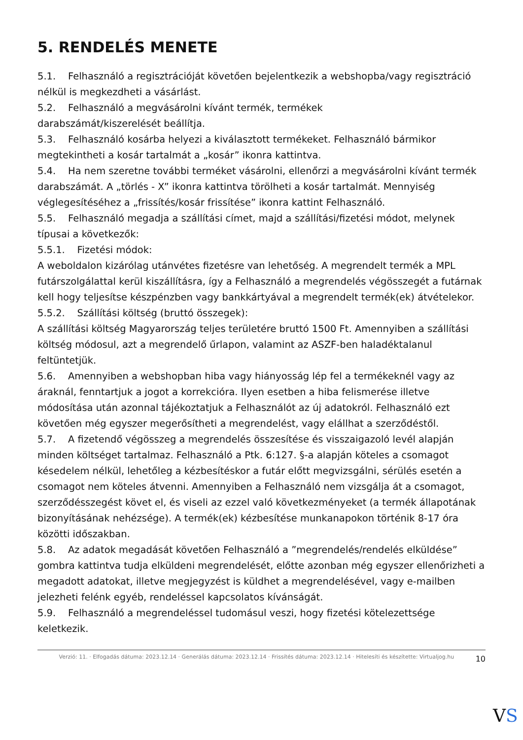5. RENDELÉS MENETE
5.1. Felhasználó a regisztrációját követően bejelentkezik a webshopba/vagy regisztráció nélkül is megkezdheti a vásárlást.
5.2. Felhasználó a megvásárolni kívánt termék, termékek
darabszámát/kiszerelését beállítja.
5.3. Felhasználó kosárba helyezi a kiválasztott termékeket. Felhasználó bármikor megtekintheti a kosár tartalmát a „kosár” ikonra kattintva.
5.4. Ha nem szeretne további terméket vásárolni, ellenőrzi a megvásárolni kívánt termék darabszámát. A „törlés - X” ikonra kattintva törölheti a kosár tartalmát. Mennyiség véglegesítéséhez a „frissítés/kosár frissítése” ikonra kattint Felhasználó.
5.5. Felhasználó megadja a szállítási címet, majd a szállítási/fizetési módot, melynek típusai a következők:
5.5.1. Fizetési módok:
A weboldalon kizárólag utánvétes fizetésre van lehetőség. A megrendelt termék a MPL futárszolgálattal kerül kiszállításra, így a Felhasználó a megrendelés végösszegét a futárnak kell hogy teljesítse készpénzben vagy bankkártyával a megrendelt termék(ek) átvételekor.
5.5.2. Szállítási költség (bruttó összegek):
A szállítási költség Magyarország teljes területére bruttó 1500 Ft. Amennyiben a szállítási költség módosul, azt a megrendelő űrlapon, valamint az ASZF-ben haladéktalanul feltüntetjük.
5.6. Amennyiben a webshopban hiba vagy hiányosság lép fel a termékeknél vagy az áraknál, fenntartjuk a jogot a korrekcióra. Ilyen esetben a hiba felismerése illetve módosítása után azonnal tájékoztatjuk a Felhasználót az új adatokról. Felhasználó ezt követően még egyszer megerősítheti a megrendelést, vagy elállhat a szerződéstől.
5.7. A fizetendő végösszeg a megrendelés összesítése és visszaigazoló levél alapján minden költséget tartalmaz. Felhasználó a Ptk. 6:127. §-a alapján köteles a csomagot késedelem nélkül, lehetőleg a kézbesítéskor a futár előtt megvizsgálni, sérülés esetén a csomagot nem köteles átvenni. Amennyiben a Felhasználó nem vizsgálja át a csomagot, szerződésszegést követ el, és viseli az ezzel való következményeket (a termék állapotának bizonyításának nehézsége). A termék(ek) kézbesítése munkanapokon történik 8-17 óra közötti időszakban.
5.8. Az adatok megadását követően Felhasználó a ”megrendelés/rendelés elküldése” gombra kattintva tudja elküldeni megrendelését, előtte azonban még egyszer ellenőrizheti a megadott adatokat, illetve megjegyzést is küldhet a megrendelésével, vagy e-mailben jelezheti felénk egyéb, rendeléssel kapcsolatos kívánságát.
5.9. Felhasználó a megrendeléssel tudomásul veszi, hogy fizetési kötelezettsége keletkezik.
Verzió: 11. · Elfogadás dátuma: 2023.12.14 · Generálás dátuma: 2023.12.14 · Frissítés dátuma: 2023.12.14 · Hitelesíti és készítette: Virtualjog.hu
10
VS